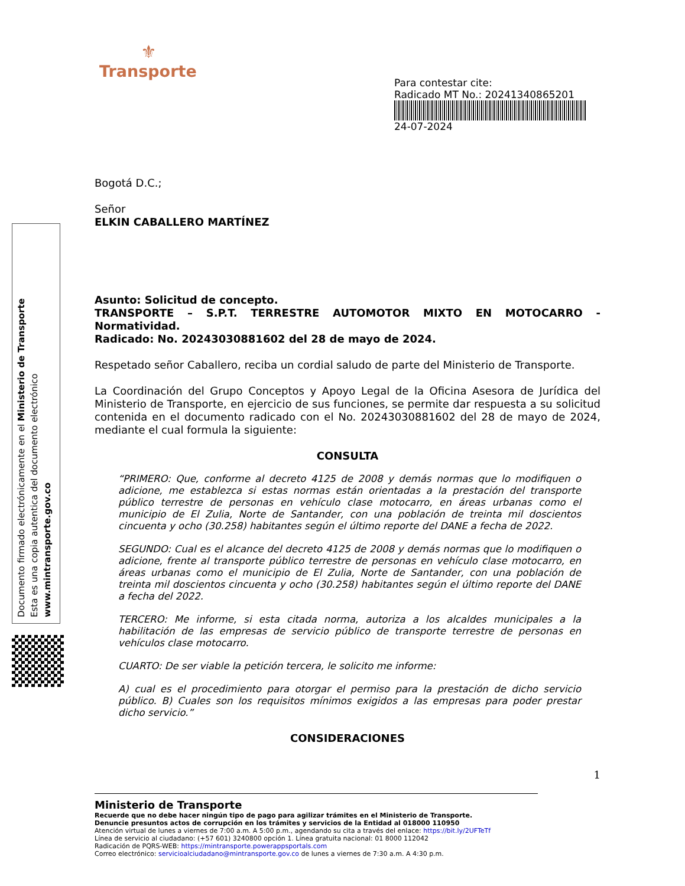Documento firmado electrónicamente en el Ministerio de Transporte
Esta es una copia autentica del documento electrónico
www.mintransporte.gov.co
⚜
Transporte
Para contestar cite:
Radicado MT No.: 20241340865201
24-07-2024
Bogotá D.C.;
Señor
ELKIN CABALLERO MARTÍNEZ
Asunto: Solicitud de concepto.
TRANSPORTE – S.P.T. TERRESTRE AUTOMOTOR MIXTO EN MOTOCARRO - Normatividad.
Radicado: No. 20243030881602 del 28 de mayo de 2024.
Respetado señor Caballero, reciba un cordial saludo de parte del Ministerio de Transporte.
La Coordinación del Grupo Conceptos y Apoyo Legal de la Oficina Asesora de Jurídica del Ministerio de Transporte, en ejercicio de sus funciones, se permite dar respuesta a su solicitud contenida en el documento radicado con el No. 20243030881602 del 28 de mayo de 2024, mediante el cual formula la siguiente:
CONSULTA
“PRIMERO: Que, conforme al decreto 4125 de 2008 y demás normas que lo modifiquen o adicione, me establezca si estas normas están orientadas a la prestación del transporte público terrestre de personas en vehículo clase motocarro, en áreas urbanas como el municipio de El Zulia, Norte de Santander, con una población de treinta mil doscientos cincuenta y ocho (30.258) habitantes según el último reporte del DANE a fecha de 2022.
SEGUNDO: Cual es el alcance del decreto 4125 de 2008 y demás normas que lo modifiquen o adicione, frente al transporte público terrestre de personas en vehículo clase motocarro, en áreas urbanas como el municipio de El Zulia, Norte de Santander, con una población de treinta mil doscientos cincuenta y ocho (30.258) habitantes según el último reporte del DANE a fecha del 2022.
TERCERO: Me informe, si esta citada norma, autoriza a los alcaldes municipales a la habilitación de las empresas de servicio público de transporte terrestre de personas en vehículos clase motocarro.
CUARTO: De ser viable la petición tercera, le solicito me informe:
A) cual es el procedimiento para otorgar el permiso para la prestación de dicho servicio público. B) Cuales son los requisitos mínimos exigidos a las empresas para poder prestar dicho servicio.”
CONSIDERACIONES
1
Ministerio de Transporte
Recuerde que no debe hacer ningún tipo de pago para agilizar trámites en el Ministerio de Transporte.
Denuncie presuntos actos de corrupción en los trámites y servicios de la Entidad al 018000 110950
Atención virtual de lunes a viernes de 7:00 a.m. A 5:00 p.m., agendando su cita a través del enlace: https://bit.ly/2UFTeTf
Línea de servicio al ciudadano: (+57 601) 3240800 opción 1. Línea gratuita nacional: 01 8000 112042
Radicación de PQRS-WEB: https://mintransporte.powerappsportals.com
Correo electrónico: servicioalciudadano@mintransporte.gov.co de lunes a viernes de 7:30 a.m. A 4:30 p.m.